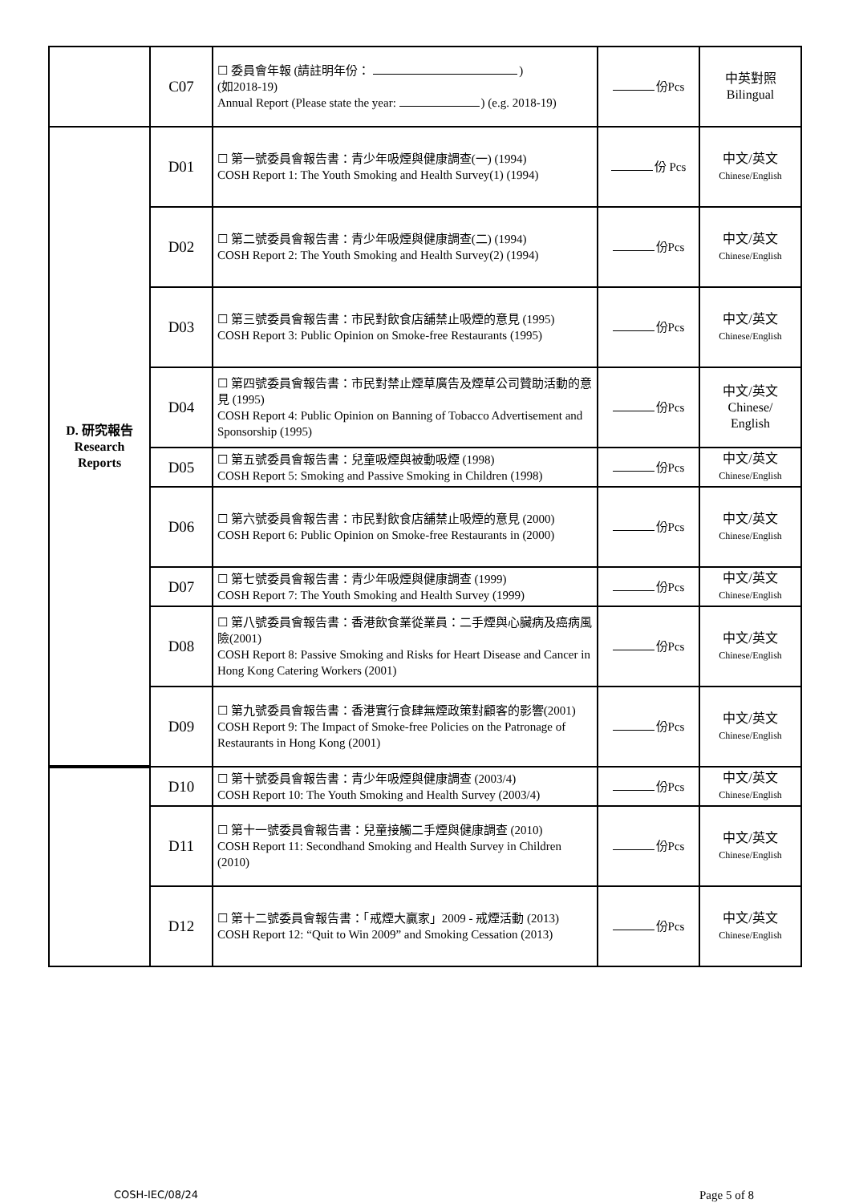| | C07 | ☐ 委員會年報 (請註明年份： ) (如2018-19) Annual Report (Please state the year: ) (e.g. 2018-19) | 份Pcs | 中英對照 Bilingual |
| D. 研究報告 Research Reports | D01 | ☐ 第一號委員會報告書：青少年吸煙與健康調查(一) (1994) COSH Report 1: The Youth Smoking and Health Survey(1) (1994) | 份 Pcs | 中文/英文 Chinese/English |
| | D02 | ☐ 第二號委員會報告書：青少年吸煙與健康調查(二) (1994) COSH Report 2: The Youth Smoking and Health Survey(2) (1994) | 份Pcs | 中文/英文 Chinese/English |
| | D03 | ☐ 第三號委員會報告書：市民對飲食店舖禁止吸煙的意見 (1995) COSH Report 3: Public Opinion on Smoke-free Restaurants (1995) | 份Pcs | 中文/英文 Chinese/English |
| | D04 | ☐ 第四號委員會報告書：市民對禁止煙草廣告及煙草公司贊助活動的意見 (1995) COSH Report 4: Public Opinion on Banning of Tobacco Advertisement and Sponsorship (1995) | 份Pcs | 中文/英文 Chinese/ English |
| | D05 | ☐ 第五號委員會報告書：兒童吸煙與被動吸煙 (1998) COSH Report 5: Smoking and Passive Smoking in Children (1998) | 份Pcs | 中文/英文 Chinese/English |
| | D06 | ☐ 第六號委員會報告書：市民對飲食店舖禁止吸煙的意見 (2000) COSH Report 6: Public Opinion on Smoke-free Restaurants in (2000) | 份Pcs | 中文/英文 Chinese/English |
| | D07 | ☐ 第七號委員會報告書：青少年吸煙與健康調查 (1999) COSH Report 7: The Youth Smoking and Health Survey (1999) | 份Pcs | 中文/英文 Chinese/English |
| | D08 | ☐ 第八號委員會報告書：香港飲食業從業員：二手煙與心臟病及癌病風險(2001) COSH Report 8: Passive Smoking and Risks for Heart Disease and Cancer in Hong Kong Catering Workers (2001) | 份Pcs | 中文/英文 Chinese/English |
| | D09 | ☐ 第九號委員會報告書：香港實行食肆無煙政策對顧客的影響(2001) COSH Report 9: The Impact of Smoke-free Policies on the Patronage of Restaurants in Hong Kong (2001) | 份Pcs | 中文/英文 Chinese/English |
| | D10 | ☐ 第十號委員會報告書：青少年吸煙與健康調查 (2003/4) COSH Report 10: The Youth Smoking and Health Survey (2003/4) | 份Pcs | 中文/英文 Chinese/English |
| | D11 | ☐ 第十一號委員會報告書：兒童接觸二手煙與健康調查 (2010) COSH Report 11: Secondhand Smoking and Health Survey in Children (2010) | 份Pcs | 中文/英文 Chinese/English |
| | D12 | ☐ 第十二號委員會報告書：「戒煙大贏家」2009 - 戒煙活動 (2013) COSH Report 12: “Quit to Win 2009” and Smoking Cessation (2013) | 份Pcs | 中文/英文 Chinese/English |
COSH-IEC/08/24 Page 5 of 8